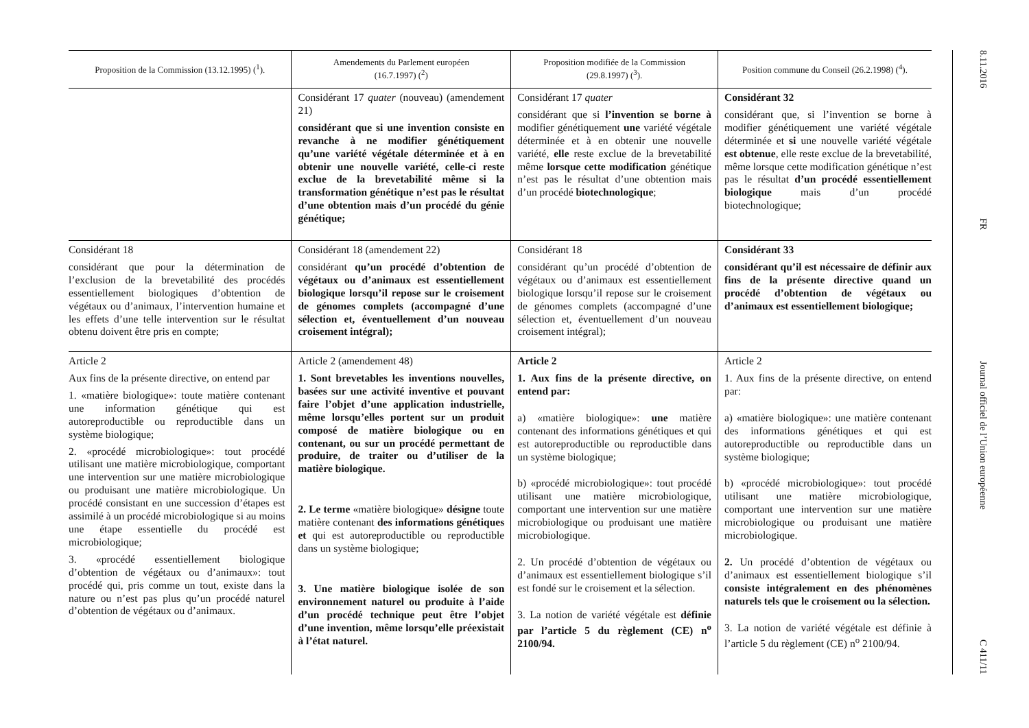| Proposition de la Commission (13.12.1995) (<sup>1</sup>). | Amendements du Parlement européen (16.7.1997) (<sup>2</sup>) | Proposition modifiée de la Commission (29.8.1997) (<sup>3</sup>). | Position commune du Conseil (26.2.1998) (<sup>4</sup>). |
| --- | --- | --- | --- |
| | Considérant 17 quater (nouveau) (amendement 21) considérant que si une invention consiste en revanche à ne modifier génétiquement qu’une variété végétale déterminée et à en obtenir une nouvelle variété, celle-ci reste exclue de la brevetabilité même si la transformation génétique n’est pas le résultat d’une obtention mais d’un procédé du génie génétique; | Considérant 17 quater considérant que si l’invention se borne à modifier génétiquement une variété végétale déterminée et à en obtenir une nouvelle variété, elle reste exclue de la brevetabilité même lorsque cette modification génétique n’est pas le résultat d’une obtention mais d’un procédé biotechnologique ; | Considérant 32 considérant que, si l’invention se borne à modifier génétiquement une variété végétale déterminée et si une nouvelle variété végétale est obtenue , elle reste exclue de la brevetabilité, même lorsque cette modification génétique n’est pas le résultat d’un procédé essentiellement biologique mais d’un procédé biotechnologique; |
| Considérant 18 considérant que pour la détermination de l’exclusion de la brevetabilité des procédés essentiellement biologiques d’obtention de végétaux ou d’animaux, l’intervention humaine et les effets d’une telle intervention sur le résultat obtenu doivent être pris en compte; | Considérant 18 (amendement 22) considérant qu’un procédé d’obtention de végétaux ou d’animaux est essentiellement biologique lorsqu’il repose sur le croisement de génomes complets (accompagné d’une sélection et, éventuellement d’un nouveau croisement intégral); | Considérant 18 considérant qu’un procédé d’obtention de végétaux ou d’animaux est essentiellement biologique lorsqu’il repose sur le croisement de génomes complets (accompagné d’une sélection et, éventuellement d’un nouveau croisement intégral); | Considérant 33 considérant qu’il est nécessaire de définir aux fins de la présente directive quand un procédé d’obtention de végétaux ou d’animaux est essentiellement biologique; |
| Article 2 Aux fins de la présente directive, on entend par 1. «matière biologique»: toute matière contenant une information génétique qui est autoreproductible ou reproductible dans un système biologique; 2. «procédé microbiologique»: tout procédé utilisant une matière microbiologique, comportant une intervention sur une matière microbiologique ou produisant une matière microbiologique. Un procédé consistant en une succession d’étapes est assimilé à un procédé microbiologique si au moins une étape essentielle du procédé est microbiologique; 3. «procédé essentiellement biologique d’obtention de végétaux ou d’animaux»: tout procédé qui, pris comme un tout, existe dans la nature ou n’est pas plus qu’un procédé naturel d’obtention de végétaux ou d’animaux. | Article 2 (amendement 48) 1. Sont brevetables les inventions nouvelles, basées sur une activité inventive et pouvant faire l’objet d’une application industrielle, même lorsqu’elles portent sur un produit composé de matière biologique ou en contenant, ou sur un procédé permettant de produire, de traiter ou d’utiliser de la matière biologique. 2. Le terme «matière biologique» désigne toute matière contenant des informations génétiques et qui est autoreproductible ou reproductible dans un système biologique; 3. Une matière biologique isolée de son environnement naturel ou produite à l’aide d’un procédé technique peut être l’objet d’une invention, même lorsqu’elle préexistait à l’état naturel. | Article 2 1. Aux fins de la présente directive, on entend par: a) «matière biologique»: une matière contenant des informations génétiques et qui est autoreproductible ou reproductible dans un système biologique; b) «procédé microbiologique»: tout procédé utilisant une matière microbiologique, comportant une intervention sur une matière microbiologique ou produisant une matière microbiologique. 2. Un procédé d’obtention de végétaux ou d’animaux est essentiellement biologique s’il est fondé sur le croisement et la sélection. 3. La notion de variété végétale est définie par l’article 5 du règlement (CE) n<sup>o</sup> 2100/94. | Article 2 1. Aux fins de la présente directive, on entend par: a) «matière biologique»: une matière contenant des informations génétiques et qui est autoreproductible ou reproductible dans un système biologique; b) «procédé microbiologique»: tout procédé utilisant une matière microbiologique, comportant une intervention sur une matière microbiologique ou produisant une matière microbiologique. 2. Un procédé d’obtention de végétaux ou d’animaux est essentiellement biologique s’il consiste intégralement en des phénomènes naturels tels que le croisement ou la sélection. 3. La notion de variété végétale est définie à l’article 5 du règlement (CE) n<sup>o</sup> 2100/94. |
8.11.2016
FR
Journal officiel de l’Union européenne
C 411/11